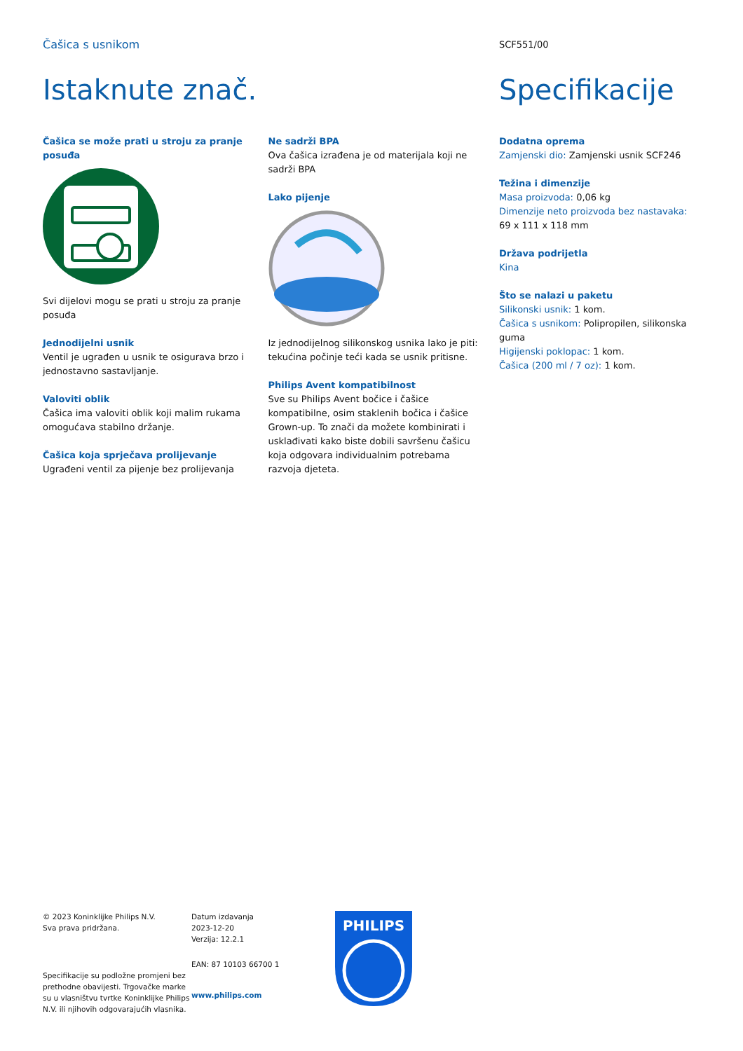Čašica s usnikom
SCF551/00
Istaknute znač.
Čašica se može prati u stroju za pranje posuđa
Svi dijelovi mogu se prati u stroju za pranje posuđa
Jednodijelni usnik
Ventil je ugrađen u usnik te osigurava brzo i jednostavno sastavljanje.
Valoviti oblik
Čašica ima valoviti oblik koji malim rukama omogućava stabilno držanje.
Čašica koja sprječava prolijevanje
Ugrađeni ventil za pijenje bez prolijevanja
Ne sadrži BPA
Ova čašica izrađena je od materijala koji ne sadrži BPA
Lako pijenje
Iz jednodijelnog silikonskog usnika lako je piti: tekućina počinje teći kada se usnik pritisne.
Philips Avent kompatibilnost
Sve su Philips Avent bočice i čašice kompatibilne, osim staklenih bočica i čašice Grown-up. To znači da možete kombinirati i usklađivati kako biste dobili savršenu čašicu koja odgovara individualnim potrebama razvoja djeteta.
Specifikacije
Dodatna oprema
Zamjenski dio: Zamjenski usnik SCF246
Težina i dimenzije
Masa proizvoda: 0,06 kg
Dimenzije neto proizvoda bez nastavaka: 69 x 111 x 118 mm
Država podrijetla
Kina
Što se nalazi u paketu
Silikonski usnik: 1 kom.
Čašica s usnikom: Polipropilen, silikonska guma
Higijenski poklopac: 1 kom.
Čašica (200 ml / 7 oz): 1 kom.
© 2023 Koninklijke Philips N.V.
Sva prava pridržana.
Specifikacije su podložne promjeni bez prethodne obavijesti. Trgovačke marke su u vlasništvu tvrtke Koninklijke Philips N.V. ili njihovih odgovarajućih vlasnika.
Datum izdavanja
2023-12-20
Verzija: 12.2.1
EAN: 87 10103 66700 1
www.philips.com
PHILIPS